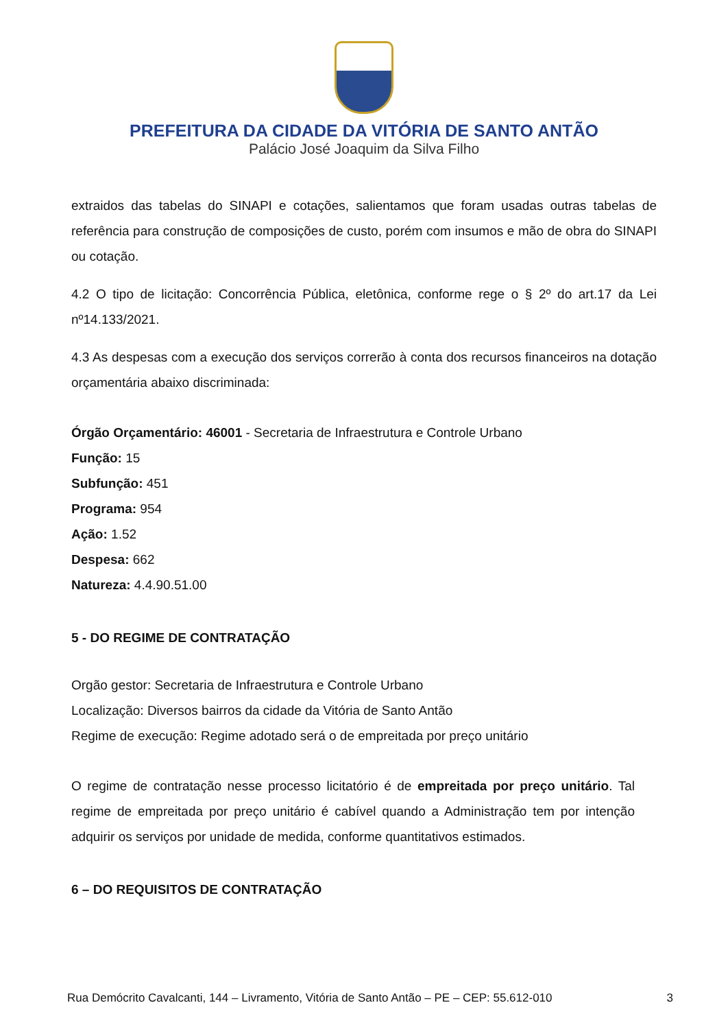PREFEITURA DA CIDADE DA VITÓRIA DE SANTO ANTÃO
Palácio José Joaquim da Silva Filho
extraidos das tabelas do SINAPI e cotações, salientamos que foram usadas outras tabelas de referência para construção de composições de custo, porém com insumos e mão de obra do SINAPI ou cotação.
4.2 O tipo de licitação: Concorrência Pública, eletônica, conforme rege o § 2º do art.17 da Lei nº14.133/2021.
4.3 As despesas com a execução dos serviços correrão à conta dos recursos financeiros na dotação orçamentária abaixo discriminada:
Órgão Orçamentário: 46001 - Secretaria de Infraestrutura e Controle Urbano
Função: 15
Subfunção: 451
Programa: 954
Ação: 1.52
Despesa: 662
Natureza: 4.4.90.51.00
5 - DO REGIME DE CONTRATAÇÃO
Orgão gestor: Secretaria de Infraestrutura e Controle Urbano
Localização: Diversos bairros da cidade da Vitória de Santo Antão
Regime de execução: Regime adotado será o de empreitada por preço unitário
O regime de contratação nesse processo licitatório é de empreitada por preço unitário. Tal regime de empreitada por preço unitário é cabível quando a Administração tem por intenção adquirir os serviços por unidade de medida, conforme quantitativos estimados.
6 – DO REQUISITOS DE CONTRATAÇÃO
Rua Demócrito Cavalcanti, 144 – Livramento, Vitória de Santo Antão – PE – CEP: 55.612-010 3